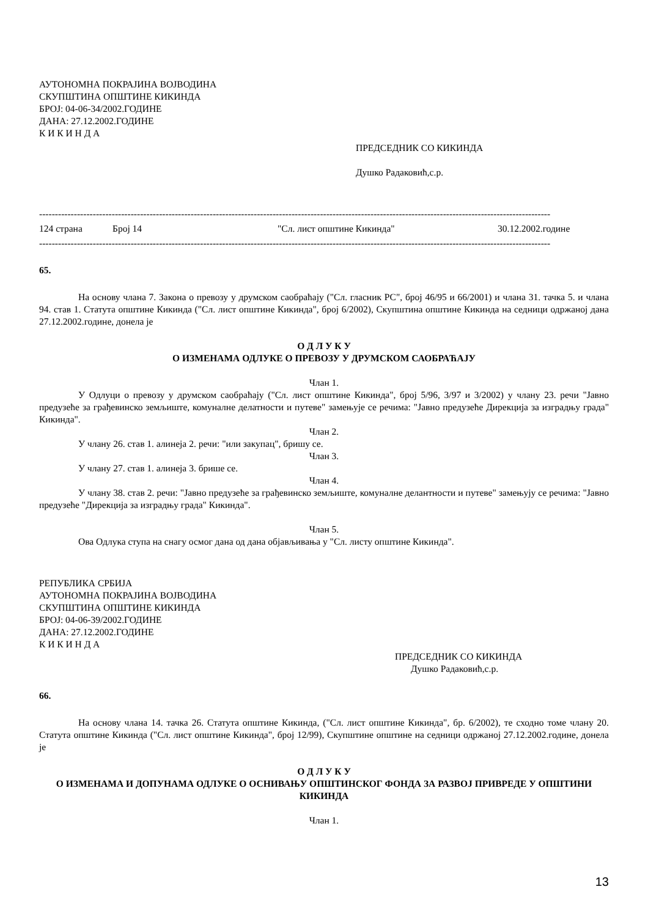АУТОНОМНА ПОКРАЈИНА ВОЈВОДИНА
СКУПШТИНА ОПШТИНЕ КИКИНДА
БРОЈ: 04-06-34/2002.ГОДИНЕ
ДАНА: 27.12.2002.ГОДИНЕ
К И К И Н Д А
ПРЕДСЕДНИК СО КИКИНДА
Душко Радаковић,с.р.
------------------------------------------------------------------------------------------------------------------------------------------------------------------
124 страна Број 14 "Сл. лист општине Кикинда" 30.12.2002.године
------------------------------------------------------------------------------------------------------------------------------------------------------------------
65.
На основу члана 7. Закона о превозу у друмском саобраћају ("Сл. гласник РС", број 46/95 и 66/2001) и члана 31. тачка 5. и члана 94. став 1. Статута општине Кикинда ("Сл. лист општине Кикинда", број 6/2002), Скупштина општине Кикинда на седници одржаној дана 27.12.2002.године, донела је
О Д Л У К У
О ИЗМЕНАМА ОДЛУКЕ О ПРЕВОЗУ У ДРУМСКОМ САОБРАЋАЈУ
Члан 1.
У Одлуци о превозу у друмском саобраћају ("Сл. лист општине Кикинда", број 5/96, 3/97 и 3/2002) у члану 23. речи "Јавно предузеће за грађевинско земљиште, комуналне делатности и путеве" замењује се речима: "Јавно предузеће Дирекција за изградњу града" Кикинда".
Члан 2.
У члану 26. став 1. алинеја 2. речи: "или закупац", бришу се.
Члан 3.
У члану 27. став 1. алинеја 3. брише се.
Члан 4.
У члану 38. став 2. речи: "Јавно предузеће за грађевинско земљиште, комуналне делантности и путеве" замењују се речима: "Јавно предузеће "Дирекција за изградњу града" Кикинда".
Члан 5.
Ова Одлука ступа на снагу осмог дана од дана објављивања у "Сл. листу општине Кикинда".
РЕПУБЛИКА СРБИЈА
АУТОНОМНА ПОКРАЈИНА ВОЈВОДИНА
СКУПШТИНА ОПШТИНЕ КИКИНДА
БРОЈ: 04-06-39/2002.ГОДИНЕ
ДАНА: 27.12.2002.ГОДИНЕ
К И К И Н Д А
ПРЕДСЕДНИК СО КИКИНДА
Душко Радаковић,с.р.
66.
На основу члана 14. тачка 26. Статута општине Кикинда, ("Сл. лист општине Кикинда", бр. 6/2002), те сходно томе члану 20. Статута општине Кикинда ("Сл. лист општине Кикинда", број 12/99), Скупштине општине на седници одржаној 27.12.2002.године, донела је
О Д Л У К У
О ИЗМЕНАМА И ДОПУНАМА ОДЛУКЕ О ОСНИВАЊУ ОПШТИНСКОГ ФОНДА ЗА РАЗВОЈ ПРИВРЕДЕ У ОПШТИНИ КИКИНДА
Члан 1.
13